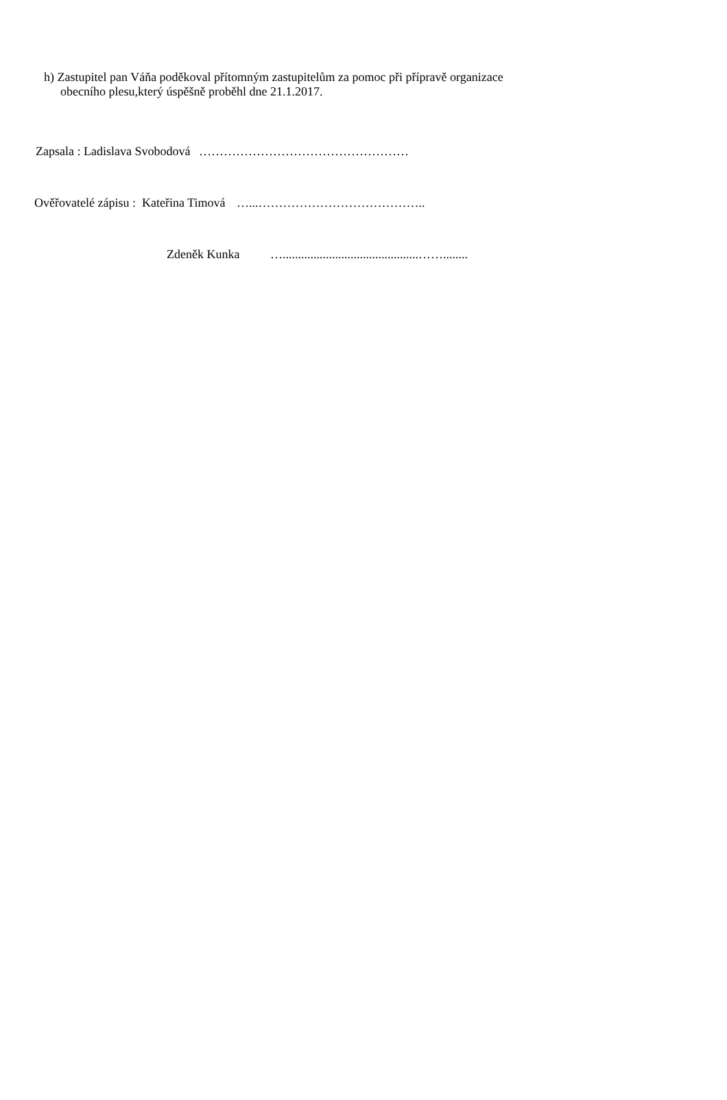h) Zastupitel pan Váňa poděkoval přítomným zastupitelům za pomoc při přípravě organizace
obecního plesu,který úspěšně proběhl dne 21.1.2017.
Zapsala : Ladislava Svobodová ……………………………………………
Ověřovatelé zápisu : Kateřina Timová …...…………………………………..
Zdeněk Kunka …............................................……........